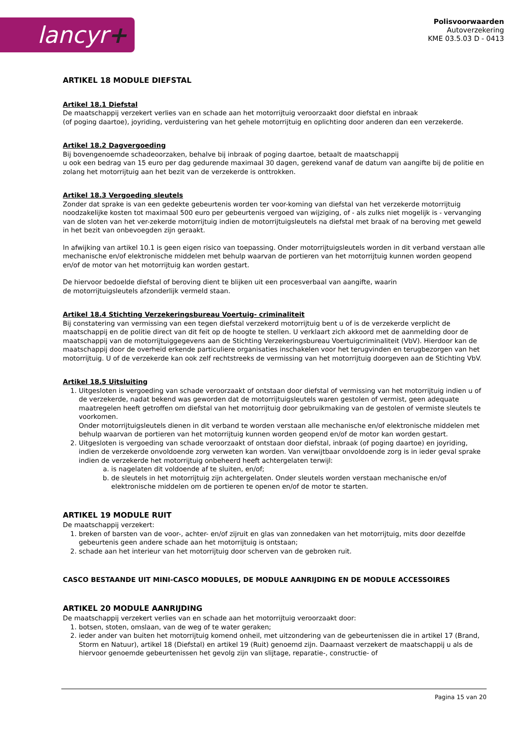lancyr+
Polisvoorwaarden
Autoverzekering
KME 03.5.03 D - 0413
ARTIKEL 18 MODULE DIEFSTAL
Artikel 18.1 Diefstal
De maatschappij verzekert verlies van en schade aan het motorrijtuig veroorzaakt door diefstal en inbraak
(of poging daartoe), joyriding, verduistering van het gehele motorrijtuig en oplichting door anderen dan een verzekerde.
Artikel 18.2 Dagvergoeding
Bij bovengenoemde schadeoorzaken, behalve bij inbraak of poging daartoe, betaalt de maatschappij
u ook een bedrag van 15 euro per dag gedurende maximaal 30 dagen, gerekend vanaf de datum van aangifte bij de politie en zolang het motorrijtuig aan het bezit van de verzekerde is onttrokken.
Artikel 18.3 Vergoeding sleutels
Zonder dat sprake is van een gedekte gebeurtenis worden ter voor-koming van diefstal van het verzekerde motorrijtuig noodzakelijke kosten tot maximaal 500 euro per gebeurtenis vergoed van wijziging, of - als zulks niet mogelijk is - vervanging van de sloten van het ver-zekerde motorrijtuig indien de motorrijtuigsleutels na diefstal met braak of na beroving met geweld in het bezit van onbevoegden zijn geraakt.
In afwijking van artikel 10.1 is geen eigen risico van toepassing. Onder motorrijtuigsleutels worden in dit verband verstaan alle mechanische en/of elektronische middelen met behulp waarvan de portieren van het motorrijtuig kunnen worden geopend en/of de motor van het motorrijtuig kan worden gestart.
De hiervoor bedoelde diefstal of beroving dient te blijken uit een procesverbaal van aangifte, waarin
de motorrijtuigsleutels afzonderlijk vermeld staan.
Artikel 18.4 Stichting Verzekeringsbureau Voertuig- criminaliteit
Bij constatering van vermissing van een tegen diefstal verzekerd motorrijtuig bent u of is de verzekerde verplicht de maatschappij en de politie direct van dit feit op de hoogte te stellen. U verklaart zich akkoord met de aanmelding door de maatschappij van de motorrijtuiggegevens aan de Stichting Verzekeringsbureau Voertuigcriminaliteit (VbV). Hierdoor kan de maatschappij door de overheid erkende particuliere organisaties inschakelen voor het terugvinden en terugbezorgen van het motorrijtuig. U of de verzekerde kan ook zelf rechtstreeks de vermissing van het motorrijtuig doorgeven aan de Stichting VbV.
Artikel 18.5 Uitsluiting
1. Uitgesloten is vergoeding van schade veroorzaakt of ontstaan door diefstal of vermissing van het motorrijtuig indien u of de verzekerde, nadat bekend was geworden dat de motorrijtuigsleutels waren gestolen of vermist, geen adequate maatregelen heeft getroffen om diefstal van het motorrijtuig door gebruikmaking van de gestolen of vermiste sleutels te voorkomen.
Onder motorrijtuigsleutels dienen in dit verband te worden verstaan alle mechanische en/of elektronische middelen met behulp waarvan de portieren van het motorrijtuig kunnen worden geopend en/of de motor kan worden gestart.
2. Uitgesloten is vergoeding van schade veroorzaakt of ontstaan door diefstal, inbraak (of poging daartoe) en joyriding, indien de verzekerde onvoldoende zorg verweten kan worden. Van verwijtbaar onvoldoende zorg is in ieder geval sprake indien de verzekerde het motorrijtuig onbeheerd heeft achtergelaten terwijl:
a. is nagelaten dit voldoende af te sluiten, en/of;
b. de sleutels in het motorrijtuig zijn achtergelaten. Onder sleutels worden verstaan mechanische en/of elektronische middelen om de portieren te openen en/of de motor te starten.
ARTIKEL 19 MODULE RUIT
De maatschappij verzekert:
1. breken of barsten van de voor-, achter- en/of zijruit en glas van zonnedaken van het motorrijtuig, mits door dezelfde gebeurtenis geen andere schade aan het motorrijtuig is ontstaan;
2. schade aan het interieur van het motorrijtuig door scherven van de gebroken ruit.
CASCO BESTAANDE UIT MINI-CASCO MODULES, DE MODULE AANRIJDING EN DE MODULE ACCESSOIRES
ARTIKEL 20 MODULE AANRIJDING
De maatschappij verzekert verlies van en schade aan het motorrijtuig veroorzaakt door:
1. botsen, stoten, omslaan, van de weg of te water geraken;
2. ieder ander van buiten het motorrijtuig komend onheil, met uitzondering van de gebeurtenissen die in artikel 17 (Brand, Storm en Natuur), artikel 18 (Diefstal) en artikel 19 (Ruit) genoemd zijn. Daarnaast verzekert de maatschappij u als de hiervoor genoemde gebeurtenissen het gevolg zijn van slijtage, reparatie-, constructie- of
Pagina 15 van 20